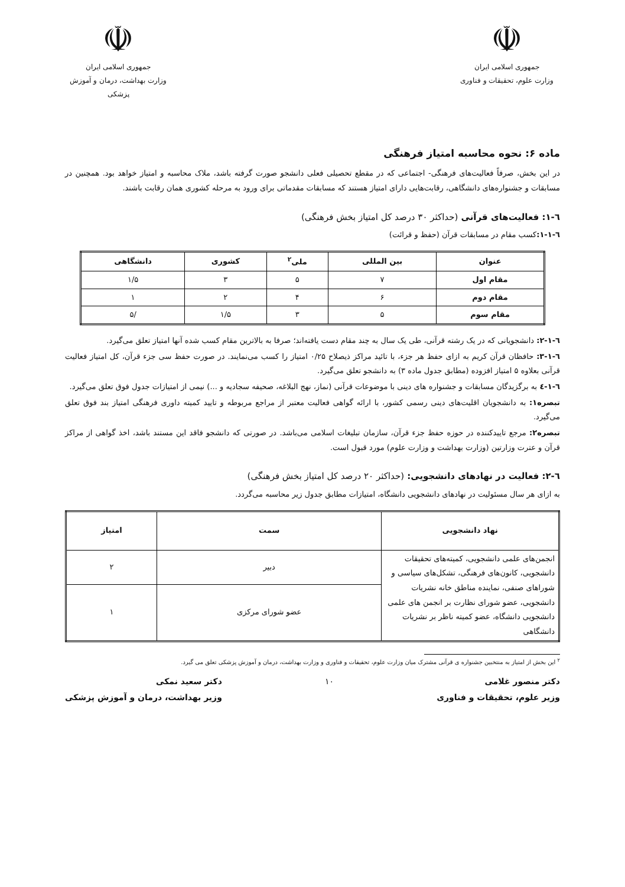☫
جمهوری اسلامی ایران
وزارت علوم، تحقیقات و فناوری
☫
جمهوری اسلامی ایران
وزارت بهداشت، درمان و آموزش پزشکی
ماده ۶: نحوه محاسبه امتیاز فرهنگی
در این بخش، صرفاً فعالیت‌های فرهنگی- اجتماعی که در مقطع تحصیلی فعلی دانشجو صورت گرفته باشد، ملاک محاسبه و امتیاز خواهد بود. همچنین در مسابقات و جشنواره‌های دانشگاهی، رقابت‌هایی دارای امتیاز هستند که مسابقات مقدماتی برای ورود به مرحله کشوری همان رقابت باشند.
٦-١: فعالیت‌های قرآنی (حداکثر ۳۰ درصد کل امتیاز بخش فرهنگی)
٦-١-١: کسب مقام در مسابقات قرآن (حفظ و قرائت)
| عنوان | بین المللی | ملی<sup>۲</sup> | کشوری | دانشگاهی |
| --- | --- | --- | --- | --- |
| مقام اول | ۷ | ۵ | ۳ | ۱/۵ |
| مقام دوم | ۶ | ۴ | ۲ | ۱ |
| مقام سوم | ۵ | ۳ | ۱/۵ | /۵ |
٦-١-٢: دانشجویانی که در یک رشته قرآنی، طی یک سال به چند مقام دست یافته‌اند؛ صرفا به بالاترین مقام کسب شده آنها امتیاز تعلق می‌گیرد.
٦-١-٣: حافظان قرآن کریم به ازای حفظ هر جزء، با تائید مراکز ذیصلاح ۰/۲۵ امتیاز را کسب می‌نمایند. در صورت حفظ سی جزء قرآن، کل امتیاز فعالیت قرآنی بعلاوه ۵ امتیاز افزوده (مطابق جدول ماده ۳) به دانشجو تعلق می‌گیرد.
٦-١-٤ به برگزیدگان مسابقات و جشنواره های دینی با موضوعات قرآنی (نماز، نهج البلاغه، صحیفه سجادیه و ...) نیمی از امتیازات جدول فوق تعلق می‌گیرد.
تبصره۱: به دانشجویان اقلیت‌های دینی رسمی کشور، با ارائه گواهی فعالیت معتبر از مراجع مربوطه و تایید کمیته داوری فرهنگی امتیاز بند فوق تعلق می‌گیرد.
تبصره۲: مرجع تاییدکننده در حوزه حفظ جزء قرآن، سازمان تبلیغات اسلامی می‌باشد. در صورتی که دانشجو فاقد این مستند باشد، اخذ گواهی از مراکز قرآن و عترت وزارتین (وزارت بهداشت و وزارت علوم) مورد قبول است.
٦-٢: فعالیت در نهادهای دانشجویی: (حداکثر ۲۰ درصد کل امتیاز بخش فرهنگی)
به ازای هر سال مسئولیت در نهادهای دانشجویی دانشگاه، امتیازات مطابق جدول زیر محاسبه می‌گردد.
| نهاد دانشجویی | سمت | امتیاز |
| --- | --- | --- |
| انجمن‌های علمی دانشجویی، کمیته‌های تحقیقات دانشجویی، کانون‌های فرهنگی، تشکل‌های سیاسی و شوراهای صنفی، نماینده مناطق خانه نشریات دانشجویی، عضو شورای نظارت بر انجمن های علمی دانشجویی دانشگاه، عضو کمیته ناظر بر نشریات دانشگاهی | دبیر | ۲ |
| | عضو شورای مرکزی | ۱ |
<sup>۲</sup> این بخش از امتیاز به منتخبین جشنواره ی قرآنی مشترک میان وزارت علوم، تحقیقات و فناوری و وزارت بهداشت، درمان و آموزش پزشکی تعلق می گیرد.
دکتر منصور غلامی
وزیر علوم، تحقیقات و فناوری
۱۰ دکتر سعید نمکی
وزیر بهداشت، درمان و آموزش پزشکی